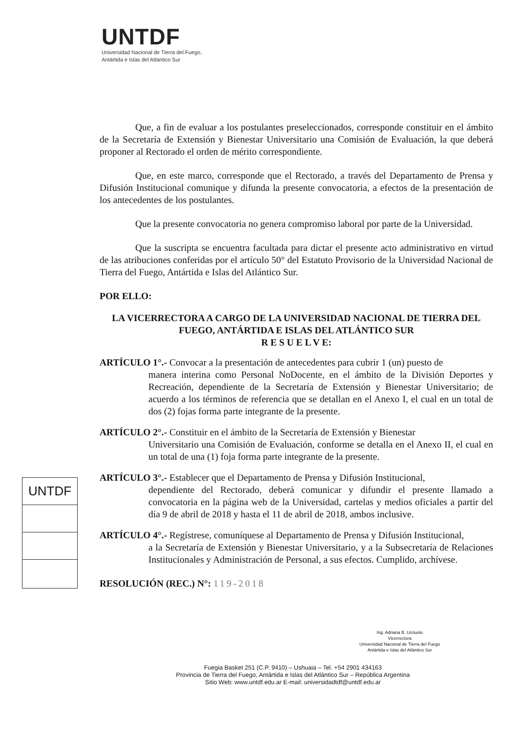UNTDF
Universidad Nacional de Tierra del Fuego,
Antártida e Islas del Atlántico Sur
Que, a fin de evaluar a los postulantes preseleccionados, corresponde constituir en el ámbito de la Secretaría de Extensión y Bienestar Universitario una Comisión de Evaluación, la que deberá proponer al Rectorado el orden de mérito correspondiente.
Que, en este marco, corresponde que el Rectorado, a través del Departamento de Prensa y Difusión Institucional comunique y difunda la presente convocatoria, a efectos de la presentación de los antecedentes de los postulantes.
Que la presente convocatoria no genera compromiso laboral por parte de la Universidad.
Que la suscripta se encuentra facultada para dictar el presente acto administrativo en virtud de las atribuciones conferidas por el artículo 50° del Estatuto Provisorio de la Universidad Nacional de Tierra del Fuego, Antártida e Islas del Atlántico Sur.
POR ELLO:
LA VICERRECTORA A CARGO DE LA UNIVERSIDAD NACIONAL DE TIERRA DEL FUEGO, ANTÁRTIDA E ISLAS DEL ATLÁNTICO SUR
R E S U E L V E:
ARTÍCULO 1°.- Convocar a la presentación de antecedentes para cubrir 1 (un) puesto de
manera interina como Personal NoDocente, en el ámbito de la División Deportes y Recreación, dependiente de la Secretaría de Extensión y Bienestar Universitario; de acuerdo a los términos de referencia que se detallan en el Anexo I, el cual en un total de dos (2) fojas forma parte integrante de la presente.
ARTÍCULO 2°.- Constituir en el ámbito de la Secretaría de Extensión y Bienestar
Universitario una Comisión de Evaluación, conforme se detalla en el Anexo II, el cual en un total de una (1) foja forma parte integrante de la presente.
ARTÍCULO 3°.- Establecer que el Departamento de Prensa y Difusión Institucional,
dependiente del Rectorado, deberá comunicar y difundir el presente llamado a convocatoria en la página web de la Universidad, cartelas y medios oficiales a partir del día 9 de abril de 2018 y hasta el 11 de abril de 2018, ambos inclusive.
ARTÍCULO 4°.- Regístrese, comuníquese al Departamento de Prensa y Difusión Institucional,
a la Secretaría de Extensión y Bienestar Universitario, y a la Subsecretaría de Relaciones Institucionales y Administración de Personal, a sus efectos. Cumplido, archívese.
RESOLUCIÓN (REC.) N°: 119-2018
UNTDF
Ing. Adriana B. Urciuolo
Vicerrectora
Universidad Nacional de Tierra del Fuego
Antártida e Islas del Atlántico Sur
Fuegia Basket 251 (C.P. 9410) – Ushuaia – Tel. +54 2901 434163
Provincia de Tierra del Fuego, Antártida e Islas del Atlántico Sur – República Argentina
Sitio Web: www.untdf.edu.ar E-mail: universidadtdf@untdf.edu.ar